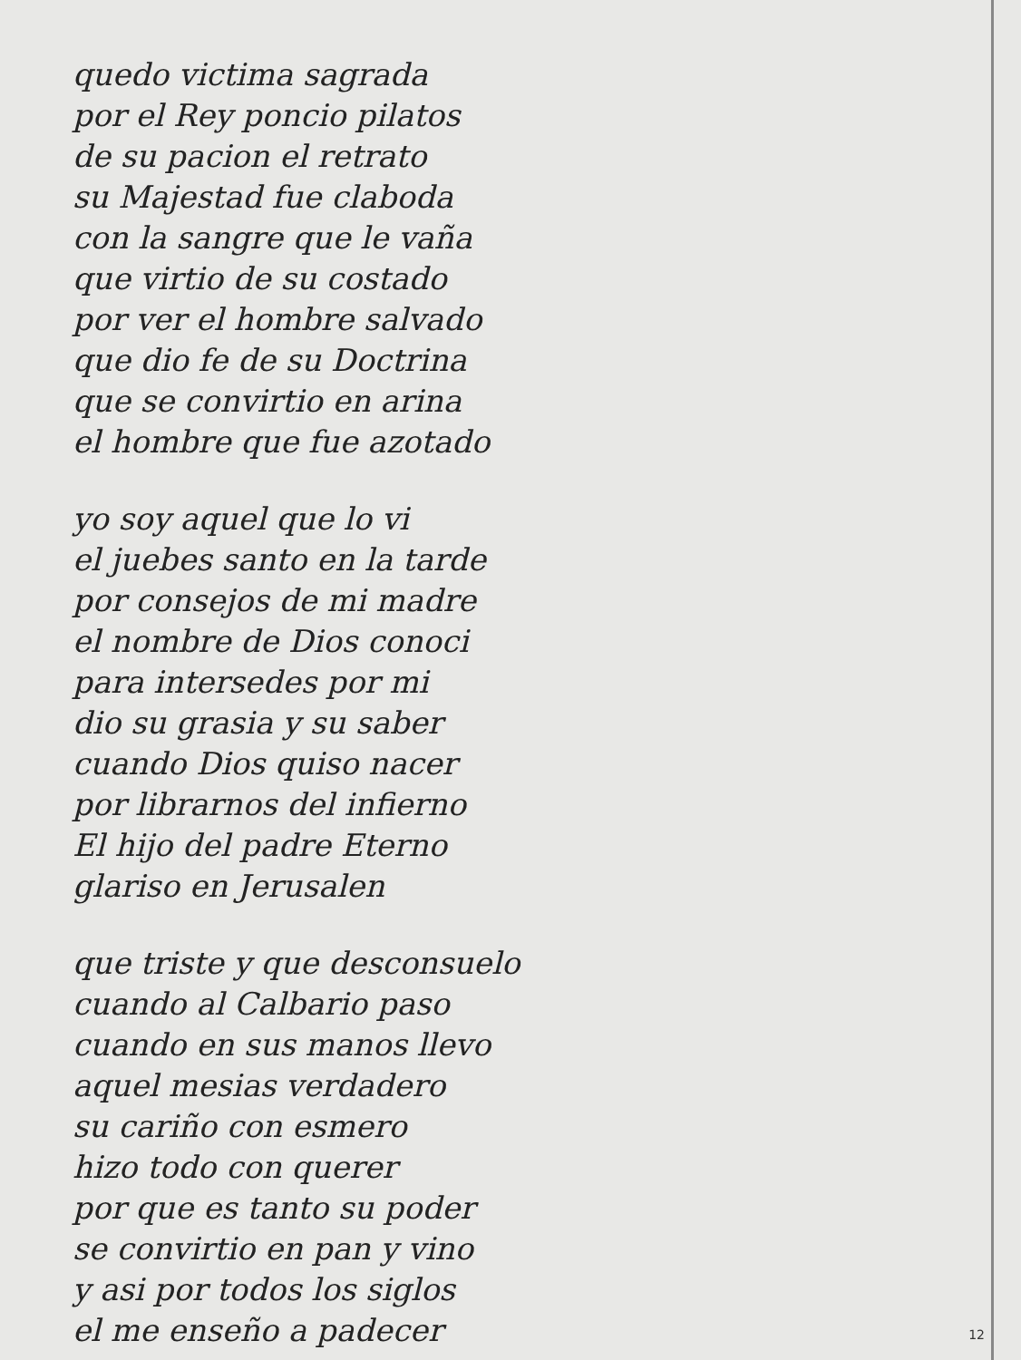quedo victima sagrada
por el Rey poncio pilatos
de su pacion el retrato
su Majestad fue claboda
con la sangre que le vaña
que virtio de su costado
por ver el hombre salvado
que dio fe de su Doctrina
que se convirtio en arina
el hombre que fue azotado
yo soy aquel que lo vi
el juebes santo en la tarde
por consejos de mi madre
el nombre de Dios conoci
para intersedes por mi
dio su grasia y su saber
cuando Dios quiso nacer
por librarnos del infierno
El hijo del padre Eterno
glariso en Jerusalen
que triste y que desconsuelo
cuando al Calbario paso
cuando en sus manos llevo
aquel mesias verdadero
su cariño con esmero
hizo todo con querer
por que es tanto su poder
se convirtio en pan y vino
y asi por todos los siglos
el me enseño a padecer
12